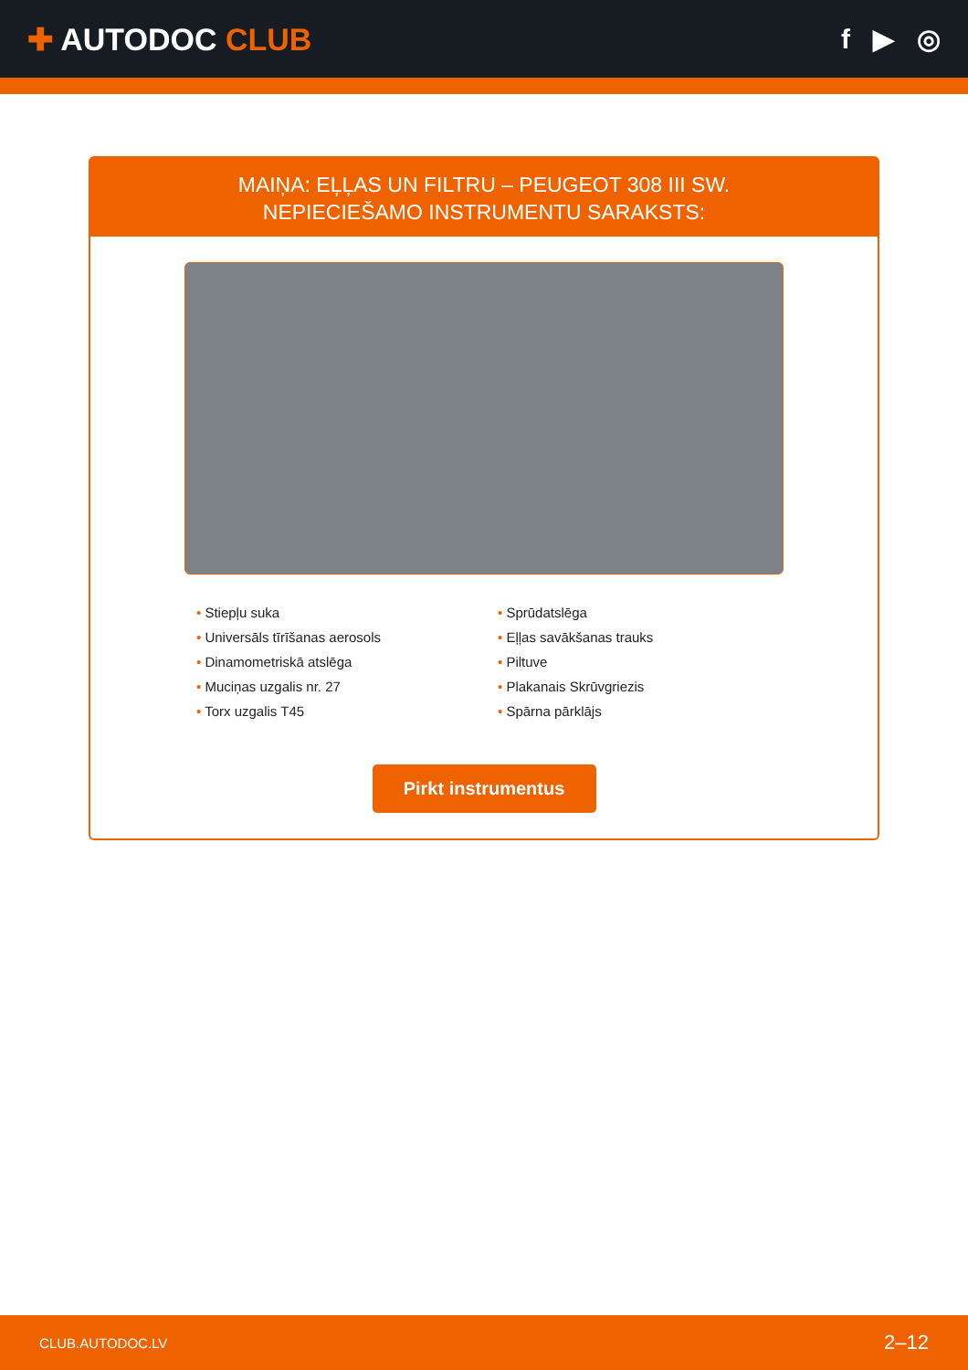✚ AUTODOC CLUB f ▶ ◎
MAIŅA: EĻĻAS UN FILTRU – PEUGEOT 308 III SW.
NEPIECIEŠAMO INSTRUMENTU SARAKSTS:
• Stiepļu suka
• Universāls tīrīšanas aerosols
• Dinamometriskā atslēga
• Muciņas uzgalis nr. 27
• Torx uzgalis T45
• Sprūdatslēga
• Eļļas savākšanas trauks
• Piltuve
• Plakanais Skrūvgriezis
• Spārna pārklājs
Pirkt instrumentus
CLUB.AUTODOC.LV 2–12